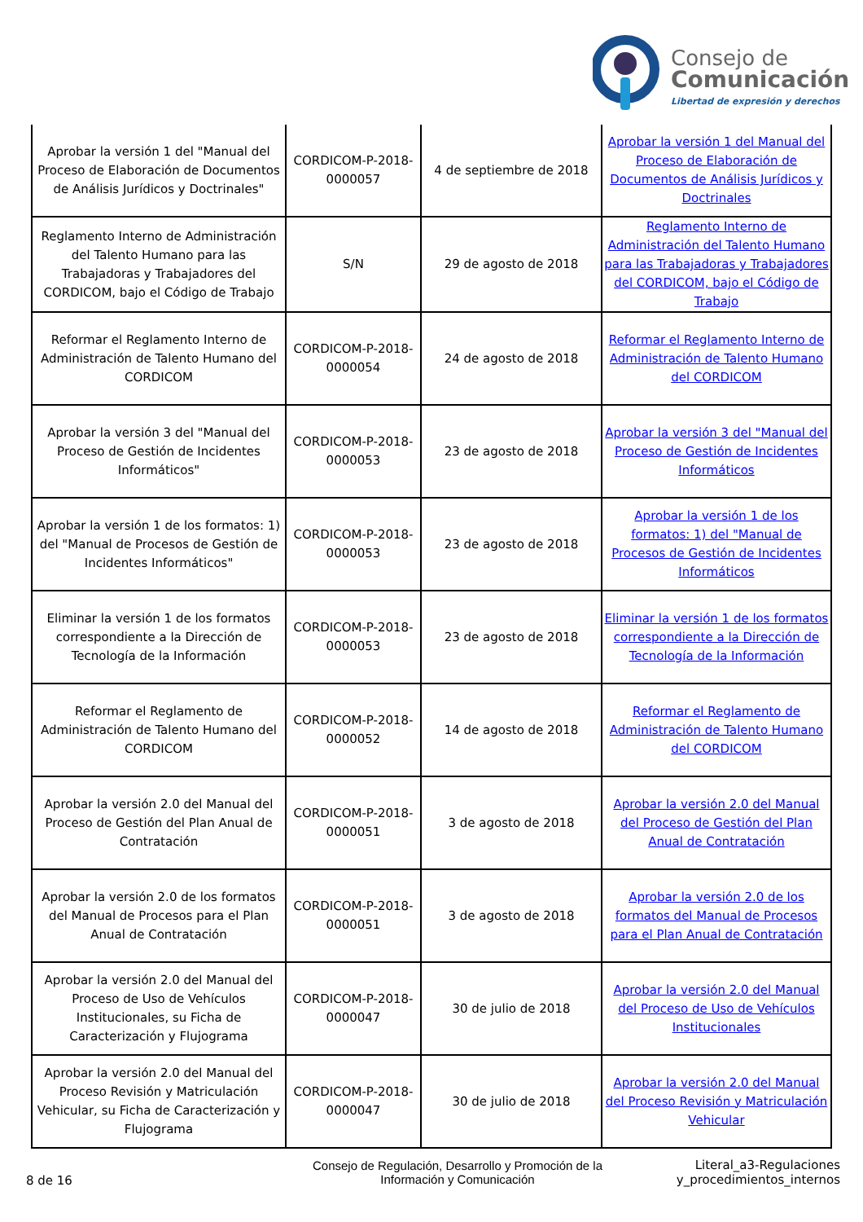Consejo de
Comunicación
Libertad de expresión y derechos
| Aprobar la versión 1 del "Manual del Proceso de Elaboración de Documentos de Análisis Jurídicos y Doctrinales" | CORDICOM-P-2018-0000057 | 4 de septiembre de 2018 | Aprobar la versión 1 del Manual del Proceso de Elaboración de Documentos de Análisis Jurídicos y Doctrinales |
| Reglamento Interno de Administración del Talento Humano para las Trabajadoras y Trabajadores del CORDICOM, bajo el Código de Trabajo | S/N | 29 de agosto de 2018 | Reglamento Interno de Administración del Talento Humano para las Trabajadoras y Trabajadores del CORDICOM, bajo el Código de Trabajo |
| Reformar el Reglamento Interno de Administración de Talento Humano del CORDICOM | CORDICOM-P-2018-0000054 | 24 de agosto de 2018 | Reformar el Reglamento Interno de Administración de Talento Humano del CORDICOM |
| Aprobar la versión 3 del "Manual del Proceso de Gestión de Incidentes Informáticos" | CORDICOM-P-2018-0000053 | 23 de agosto de 2018 | Aprobar la versión 3 del "Manual del Proceso de Gestión de Incidentes Informáticos |
| Aprobar la versión 1 de los formatos: 1) del "Manual de Procesos de Gestión de Incidentes Informáticos" | CORDICOM-P-2018-0000053 | 23 de agosto de 2018 | Aprobar la versión 1 de los formatos: 1) del "Manual de Procesos de Gestión de Incidentes Informáticos |
| Eliminar la versión 1 de los formatos correspondiente a la Dirección de Tecnología de la Información | CORDICOM-P-2018-0000053 | 23 de agosto de 2018 | Eliminar la versión 1 de los formatos correspondiente a la Dirección de Tecnología de la Información |
| Reformar el Reglamento de Administración de Talento Humano del CORDICOM | CORDICOM-P-2018-0000052 | 14 de agosto de 2018 | Reformar el Reglamento de Administración de Talento Humano del CORDICOM |
| Aprobar la versión 2.0 del Manual del Proceso de Gestión del Plan Anual de Contratación | CORDICOM-P-2018-0000051 | 3 de agosto de 2018 | Aprobar la versión 2.0 del Manual del Proceso de Gestión del Plan Anual de Contratación |
| Aprobar la versión 2.0 de los formatos del Manual de Procesos para el Plan Anual de Contratación | CORDICOM-P-2018-0000051 | 3 de agosto de 2018 | Aprobar la versión 2.0 de los formatos del Manual de Procesos para el Plan Anual de Contratación |
| Aprobar la versión 2.0 del Manual del Proceso de Uso de Vehículos Institucionales, su Ficha de Caracterización y Flujograma | CORDICOM-P-2018-0000047 | 30 de julio de 2018 | Aprobar la versión 2.0 del Manual del Proceso de Uso de Vehículos Institucionales |
| Aprobar la versión 2.0 del Manual del Proceso Revisión y Matriculación Vehicular, su Ficha de Caracterización y Flujograma | CORDICOM-P-2018-0000047 | 30 de julio de 2018 | Aprobar la versión 2.0 del Manual del Proceso Revisión y Matriculación Vehicular |
8 de 16
Consejo de Regulación, Desarrollo y Promoción de la Información y Comunicación
Literal_a3-Regulaciones y_procedimientos_internos